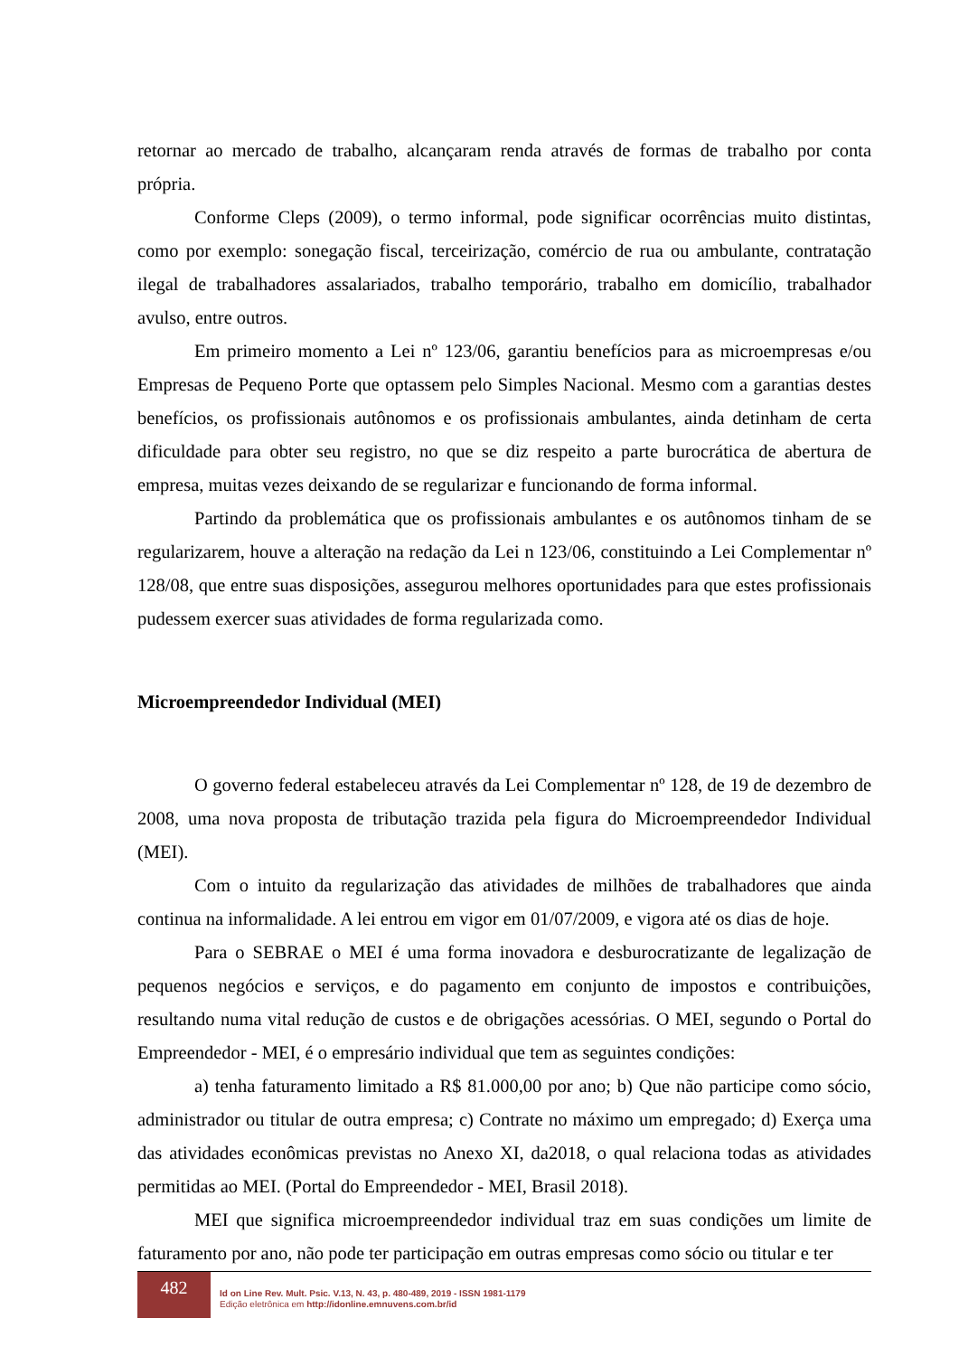retornar ao mercado de trabalho, alcançaram renda através de formas de trabalho por conta própria.
Conforme Cleps (2009), o termo informal, pode significar ocorrências muito distintas, como por exemplo: sonegação fiscal, terceirização, comércio de rua ou ambulante, contratação ilegal de trabalhadores assalariados, trabalho temporário, trabalho em domicílio, trabalhador avulso, entre outros.
Em primeiro momento a Lei nº 123/06, garantiu benefícios para as microempresas e/ou Empresas de Pequeno Porte que optassem pelo Simples Nacional. Mesmo com a garantias destes benefícios, os profissionais autônomos e os profissionais ambulantes, ainda detinham de certa dificuldade para obter seu registro, no que se diz respeito a parte burocrática de abertura de empresa, muitas vezes deixando de se regularizar e funcionando de forma informal.
Partindo da problemática que os profissionais ambulantes e os autônomos tinham de se regularizarem, houve a alteração na redação da Lei n 123/06, constituindo a Lei Complementar nº 128/08, que entre suas disposições, assegurou melhores oportunidades para que estes profissionais pudessem exercer suas atividades de forma regularizada como.
Microempreendedor Individual (MEI)
O governo federal estabeleceu através da Lei Complementar nº 128, de 19 de dezembro de 2008, uma nova proposta de tributação trazida pela figura do Microempreendedor Individual (MEI).
Com o intuito da regularização das atividades de milhões de trabalhadores que ainda continua na informalidade. A lei entrou em vigor em 01/07/2009, e vigora até os dias de hoje.
Para o SEBRAE o MEI é uma forma inovadora e desburocratizante de legalização de pequenos negócios e serviços, e do pagamento em conjunto de impostos e contribuições, resultando numa vital redução de custos e de obrigações acessórias. O MEI, segundo o Portal do Empreendedor - MEI, é o empresário individual que tem as seguintes condições:
a) tenha faturamento limitado a R$ 81.000,00 por ano; b) Que não participe como sócio, administrador ou titular de outra empresa; c) Contrate no máximo um empregado; d) Exerça uma das atividades econômicas previstas no Anexo XI, da2018, o qual relaciona todas as atividades permitidas ao MEI. (Portal do Empreendedor - MEI, Brasil 2018).
MEI que significa microempreendedor individual traz em suas condições um limite de faturamento por ano, não pode ter participação em outras empresas como sócio ou titular e ter
482
Id on Line Rev. Mult. Psic. V.13, N. 43, p. 480-489, 2019 - ISSN 1981-1179
Edição eletrônica em http://idonline.emnuvens.com.br/id